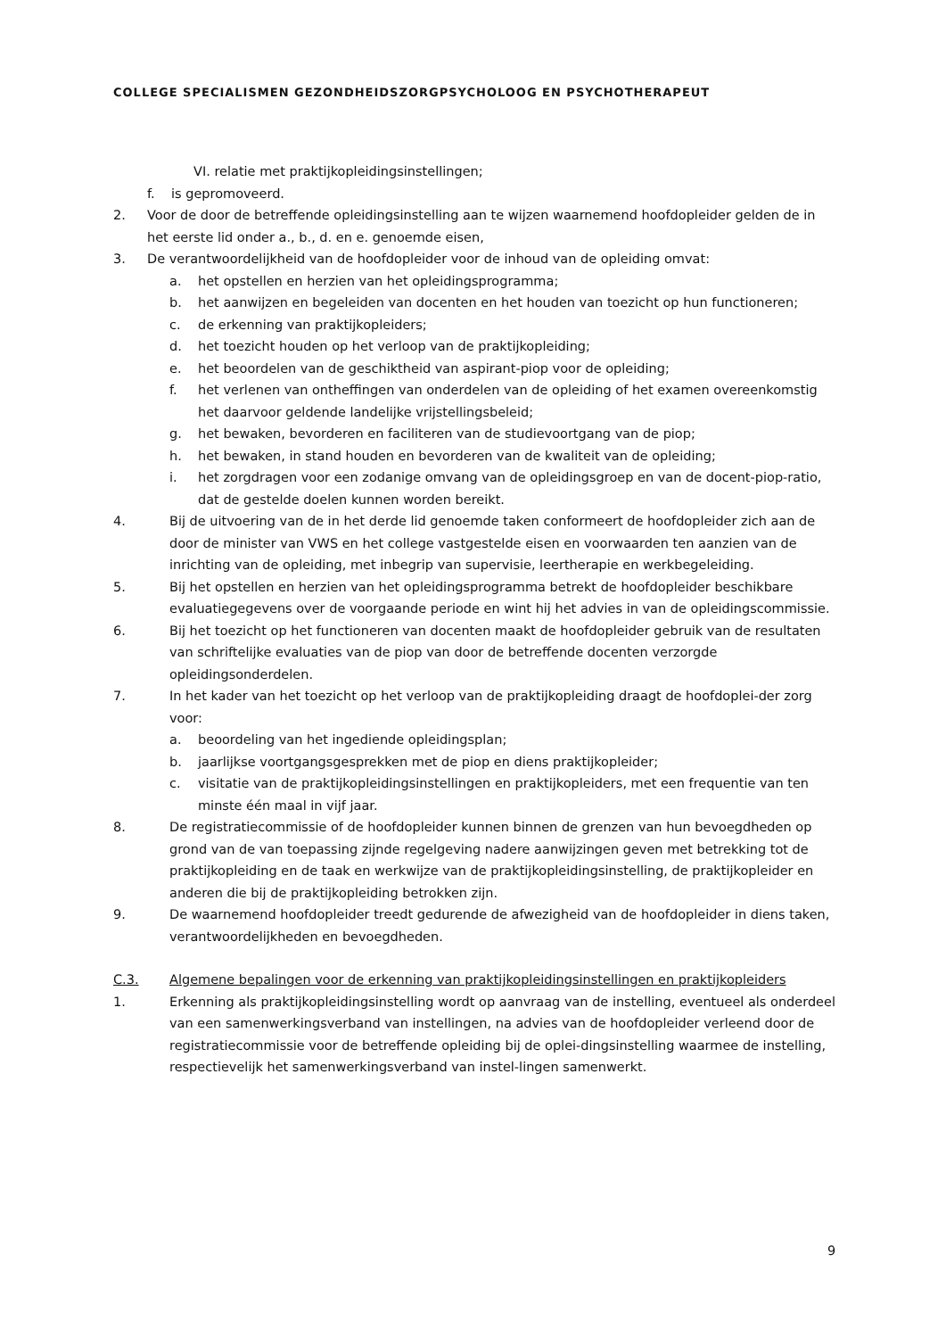COLLEGE SPECIALISMEN GEZONDHEIDSZORGPSYCHOLOOG EN PSYCHOTHERAPEUT
VI. relatie met praktijkopleidingsinstellingen;
f. is gepromoveerd.
2. Voor de door de betreffende opleidingsinstelling aan te wijzen waarnemend hoofdopleider gelden de in het eerste lid onder a., b., d. en e. genoemde eisen,
3. De verantwoordelijkheid van de hoofdopleider voor de inhoud van de opleiding omvat:
a. het opstellen en herzien van het opleidingsprogramma;
b. het aanwijzen en begeleiden van docenten en het houden van toezicht op hun functioneren;
c. de erkenning van praktijkopleiders;
d. het toezicht houden op het verloop van de praktijkopleiding;
e. het beoordelen van de geschiktheid van aspirant-piop voor de opleiding;
f. het verlenen van ontheffingen van onderdelen van de opleiding of het examen overeenkomstig het daarvoor geldende landelijke vrijstellingsbeleid;
g. het bewaken, bevorderen en faciliteren van de studievoortgang van de piop;
h. het bewaken, in stand houden en bevorderen van de kwaliteit van de opleiding;
i. het zorgdragen voor een zodanige omvang van de opleidingsgroep en van de docent-piop-ratio, dat de gestelde doelen kunnen worden bereikt.
4. Bij de uitvoering van de in het derde lid genoemde taken conformeert de hoofdopleider zich aan de door de minister van VWS en het college vastgestelde eisen en voorwaarden ten aanzien van de inrichting van de opleiding, met inbegrip van supervisie, leertherapie en werkbegeleiding.
5. Bij het opstellen en herzien van het opleidingsprogramma betrekt de hoofdopleider beschikbare evaluatiegegevens over de voorgaande periode en wint hij het advies in van de opleidingscommissie.
6. Bij het toezicht op het functioneren van docenten maakt de hoofdopleider gebruik van de resultaten van schriftelijke evaluaties van de piop van door de betreffende docenten verzorgde opleidingsonderdelen.
7. In het kader van het toezicht op het verloop van de praktijkopleiding draagt de hoofdoplei-der zorg voor:
a. beoordeling van het ingediende opleidingsplan;
b. jaarlijkse voortgangsgesprekken met de piop en diens praktijkopleider;
c. visitatie van de praktijkopleidingsinstellingen en praktijkopleiders, met een frequentie van ten minste één maal in vijf jaar.
8. De registratiecommissie of de hoofdopleider kunnen binnen de grenzen van hun bevoegdheden op grond van de van toepassing zijnde regelgeving nadere aanwijzingen geven met betrekking tot de praktijkopleiding en de taak en werkwijze van de praktijkopleidingsinstelling, de praktijkopleider en anderen die bij de praktijkopleiding betrokken zijn.
9. De waarnemend hoofdopleider treedt gedurende de afwezigheid van de hoofdopleider in diens taken, verantwoordelijkheden en bevoegdheden.
C.3. Algemene bepalingen voor de erkenning van praktijkopleidingsinstellingen en praktijkopleiders
1. Erkenning als praktijkopleidingsinstelling wordt op aanvraag van de instelling, eventueel als onderdeel van een samenwerkingsverband van instellingen, na advies van de hoofdopleider verleend door de registratiecommissie voor de betreffende opleiding bij de oplei-dingsinstelling waarmee de instelling, respectievelijk het samenwerkingsverband van instel-lingen samenwerkt.
9